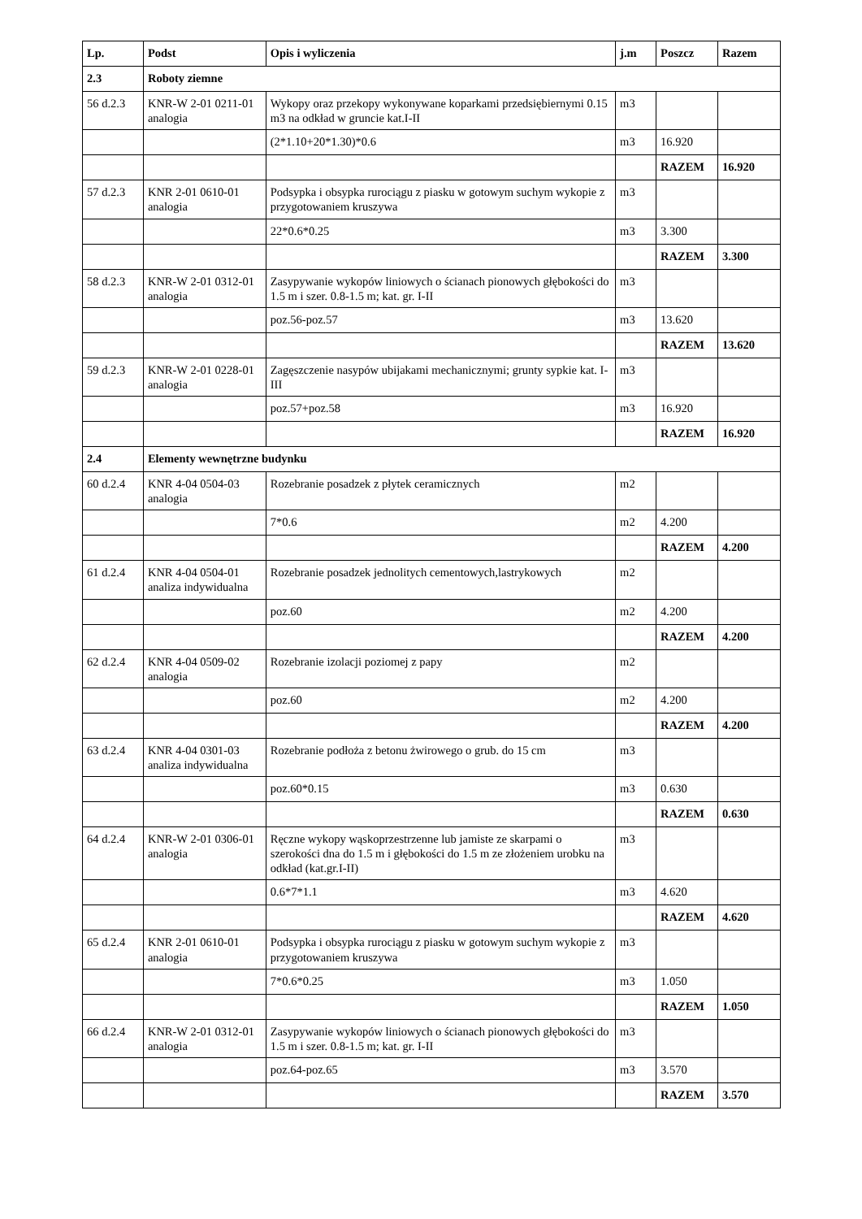| Lp. | Podst | Opis i wyliczenia | j.m | Poszcz | Razem |
| --- | --- | --- | --- | --- | --- |
| 2.3 | Roboty ziemne | | | | |
| 56 d.2.3 | KNR-W 2-01 0211-01 analogia | Wykopy oraz przekopy wykonywane koparkami przedsiębiernymi 0.15 m3 na odkład w gruncie kat.I-II | m3 | | |
| | | (2*1.10+20*1.30)*0.6 | m3 | 16.920 | |
| | | | | RAZEM | 16.920 |
| 57 d.2.3 | KNR 2-01 0610-01 analogia | Podsypka i obsypka rurociągu z piasku w gotowym suchym wykopie z przygotowaniem kruszywa | m3 | | |
| | | 22*0.6*0.25 | m3 | 3.300 | |
| | | | | RAZEM | 3.300 |
| 58 d.2.3 | KNR-W 2-01 0312-01 analogia | Zasypywanie wykopów liniowych o ścianach pionowych głębokości do 1.5 m i szer. 0.8-1.5 m; kat. gr. I-II | m3 | | |
| | | poz.56-poz.57 | m3 | 13.620 | |
| | | | | RAZEM | 13.620 |
| 59 d.2.3 | KNR-W 2-01 0228-01 analogia | Zagęszczenie nasypów ubijakami mechanicznymi; grunty sypkie kat. I-III | m3 | | |
| | | poz.57+poz.58 | m3 | 16.920 | |
| | | | | RAZEM | 16.920 |
| 2.4 | Elementy wewnętrzne budynku | | | | |
| 60 d.2.4 | KNR 4-04 0504-03 analogia | Rozebranie posadzek z płytek ceramicznych | m2 | | |
| | | 7*0.6 | m2 | 4.200 | |
| | | | | RAZEM | 4.200 |
| 61 d.2.4 | KNR 4-04 0504-01 analiza indywidualna | Rozebranie posadzek jednolitych cementowych,lastrykowych | m2 | | |
| | | poz.60 | m2 | 4.200 | |
| | | | | RAZEM | 4.200 |
| 62 d.2.4 | KNR 4-04 0509-02 analogia | Rozebranie izolacji poziomej z papy | m2 | | |
| | | poz.60 | m2 | 4.200 | |
| | | | | RAZEM | 4.200 |
| 63 d.2.4 | KNR 4-04 0301-03 analiza indywidualna | Rozebranie podłoża z betonu żwirowego o grub. do 15 cm | m3 | | |
| | | poz.60*0.15 | m3 | 0.630 | |
| | | | | RAZEM | 0.630 |
| 64 d.2.4 | KNR-W 2-01 0306-01 analogia | Ręczne wykopy wąskoprzestrzenne lub jamiste ze skarpami o szerokości dna do 1.5 m i głębokości do 1.5 m ze złożeniem urobku na odkład (kat.gr.I-II) | m3 | | |
| | | 0.6*7*1.1 | m3 | 4.620 | |
| | | | | RAZEM | 4.620 |
| 65 d.2.4 | KNR 2-01 0610-01 analogia | Podsypka i obsypka rurociągu z piasku w gotowym suchym wykopie z przygotowaniem kruszywa | m3 | | |
| | | 7*0.6*0.25 | m3 | 1.050 | |
| | | | | RAZEM | 1.050 |
| 66 d.2.4 | KNR-W 2-01 0312-01 analogia | Zasypywanie wykopów liniowych o ścianach pionowych głębokości do 1.5 m i szer. 0.8-1.5 m; kat. gr. I-II | m3 | | |
| | | poz.64-poz.65 | m3 | 3.570 | |
| | | | | RAZEM | 3.570 |